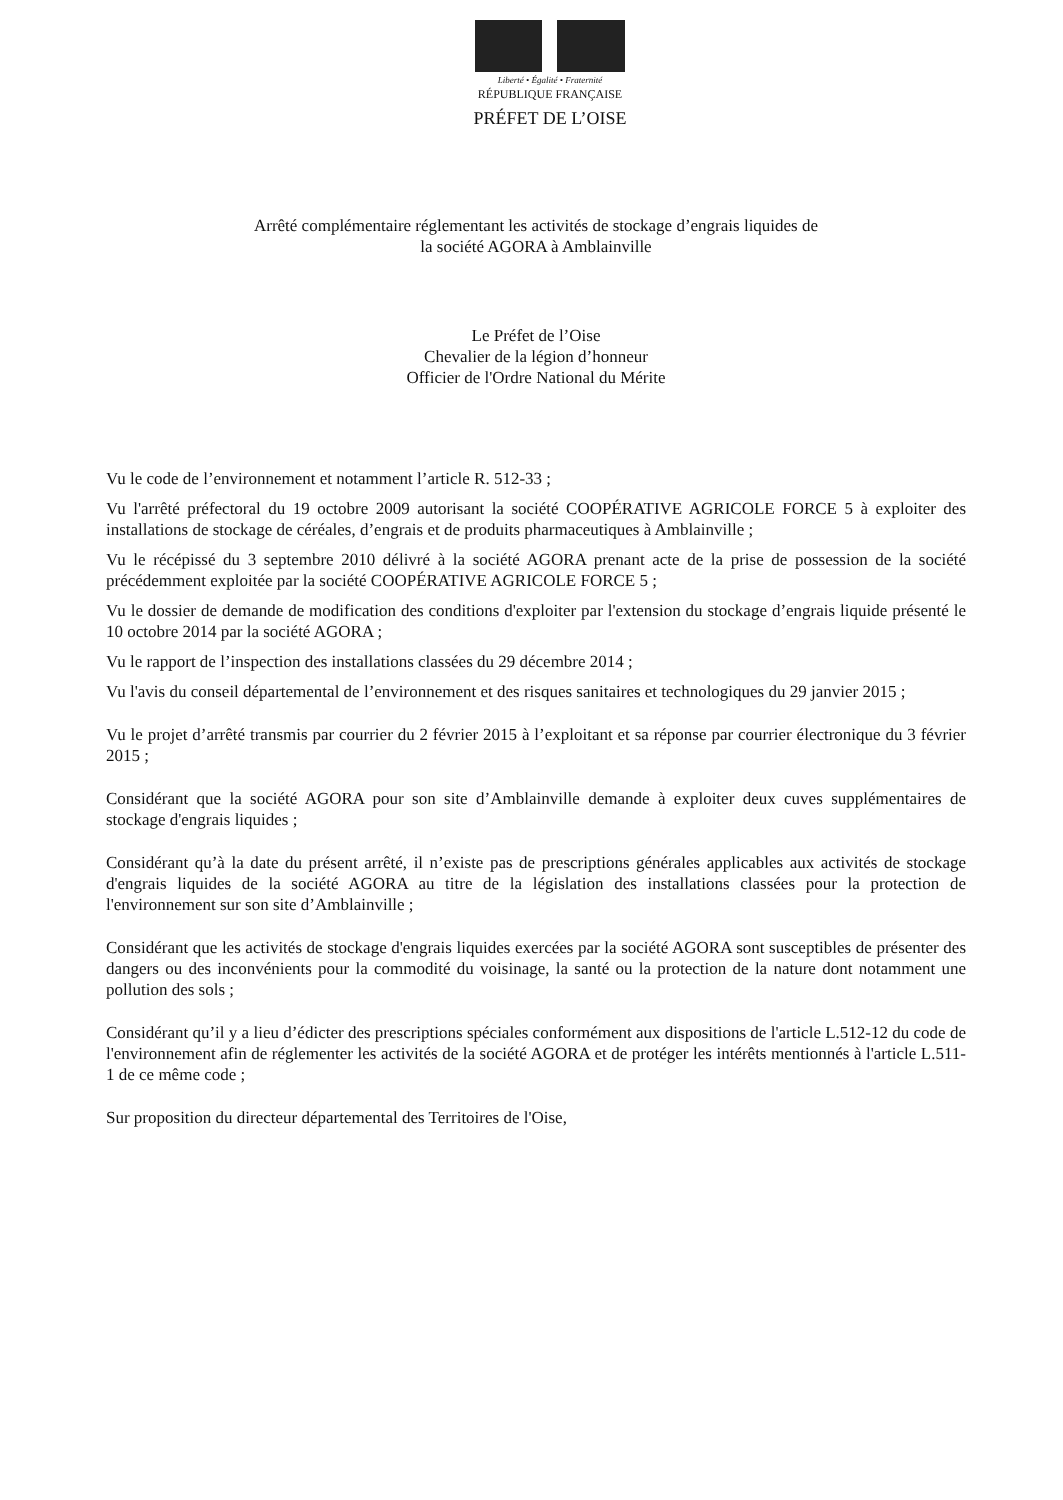Liberté • Égalité • Fraternité
RÉPUBLIQUE FRANÇAISE
PRÉFET DE L’OISE
Arrêté complémentaire réglementant les activités de stockage d’engrais liquides de
la société AGORA à Amblainville
Le Préfet de l’Oise
Chevalier de la légion d’honneur
Officier de l'Ordre National du Mérite
Vu le code de l’environnement et notamment l’article R. 512-33 ;
Vu l'arrêté préfectoral du 19 octobre 2009 autorisant la société COOPÉRATIVE AGRICOLE FORCE 5 à exploiter des installations de stockage de céréales, d’engrais et de produits pharmaceutiques à Amblainville ;
Vu le récépissé du 3 septembre 2010 délivré à la société AGORA prenant acte de la prise de possession de la société précédemment exploitée par la société COOPÉRATIVE AGRICOLE FORCE 5 ;
Vu le dossier de demande de modification des conditions d'exploiter par l'extension du stockage d’engrais liquide présenté le 10 octobre 2014 par la société AGORA ;
Vu le rapport de l’inspection des installations classées du 29 décembre 2014 ;
Vu l'avis du conseil départemental de l’environnement et des risques sanitaires et technologiques du 29 janvier 2015 ;
Vu le projet d’arrêté transmis par courrier du 2 février 2015 à l’exploitant et sa réponse par courrier électronique du 3 février 2015 ;
Considérant que la société AGORA pour son site d’Amblainville demande à exploiter deux cuves supplémentaires de stockage d'engrais liquides ;
Considérant qu’à la date du présent arrêté, il n’existe pas de prescriptions générales applicables aux activités de stockage d'engrais liquides de la société AGORA au titre de la législation des installations classées pour la protection de l'environnement sur son site d’Amblainville ;
Considérant que les activités de stockage d'engrais liquides exercées par la société AGORA sont susceptibles de présenter des dangers ou des inconvénients pour la commodité du voisinage, la santé ou la protection de la nature dont notamment une pollution des sols ;
Considérant qu’il y a lieu d’édicter des prescriptions spéciales conformément aux dispositions de l'article L.512-12 du code de l'environnement afin de réglementer les activités de la société AGORA et de protéger les intérêts mentionnés à l'article L.511-1 de ce même code ;
Sur proposition du directeur départemental des Territoires de l'Oise,